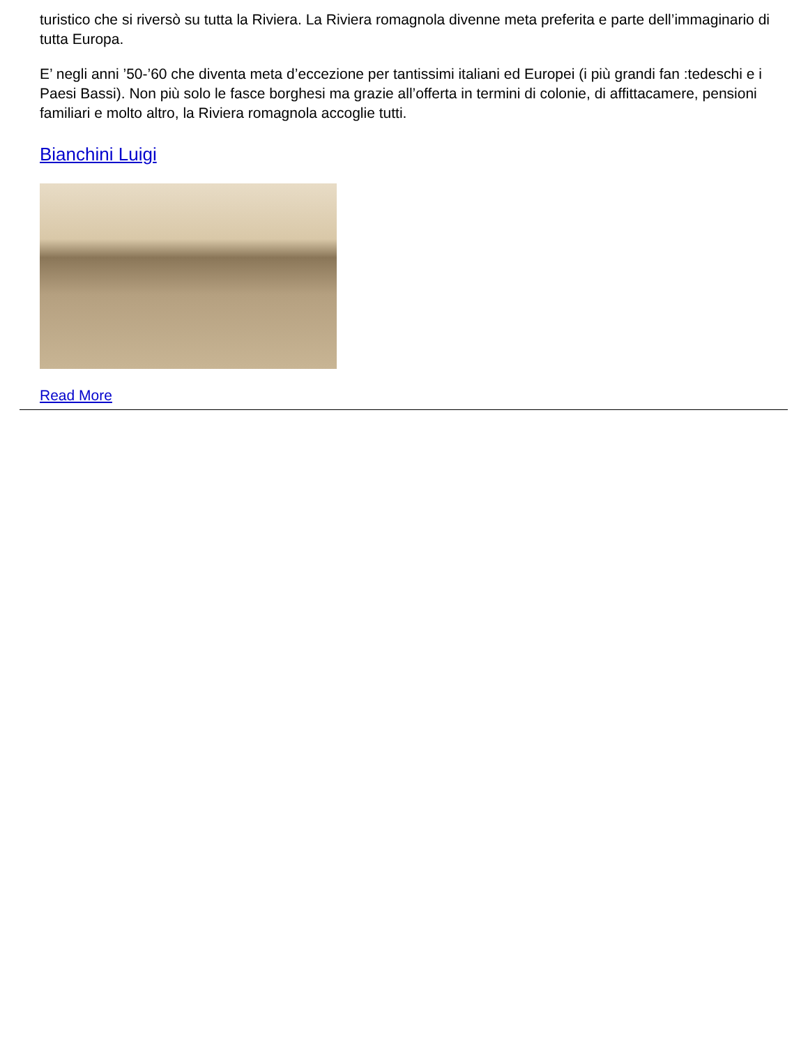turistico che si riversò su tutta la Riviera. La Riviera romagnola divenne meta preferita e parte dell’immaginario di tutta Europa.
E’ negli anni ’50-’60 che diventa meta d’eccezione per tantissimi italiani ed Europei (i più grandi fan :tedeschi e i Paesi Bassi). Non più solo le fasce borghesi ma grazie all’offerta in termini di colonie, di affittacamere, pensioni familiari e molto altro, la Riviera romagnola accoglie tutti.
Bianchini Luigi
Read More